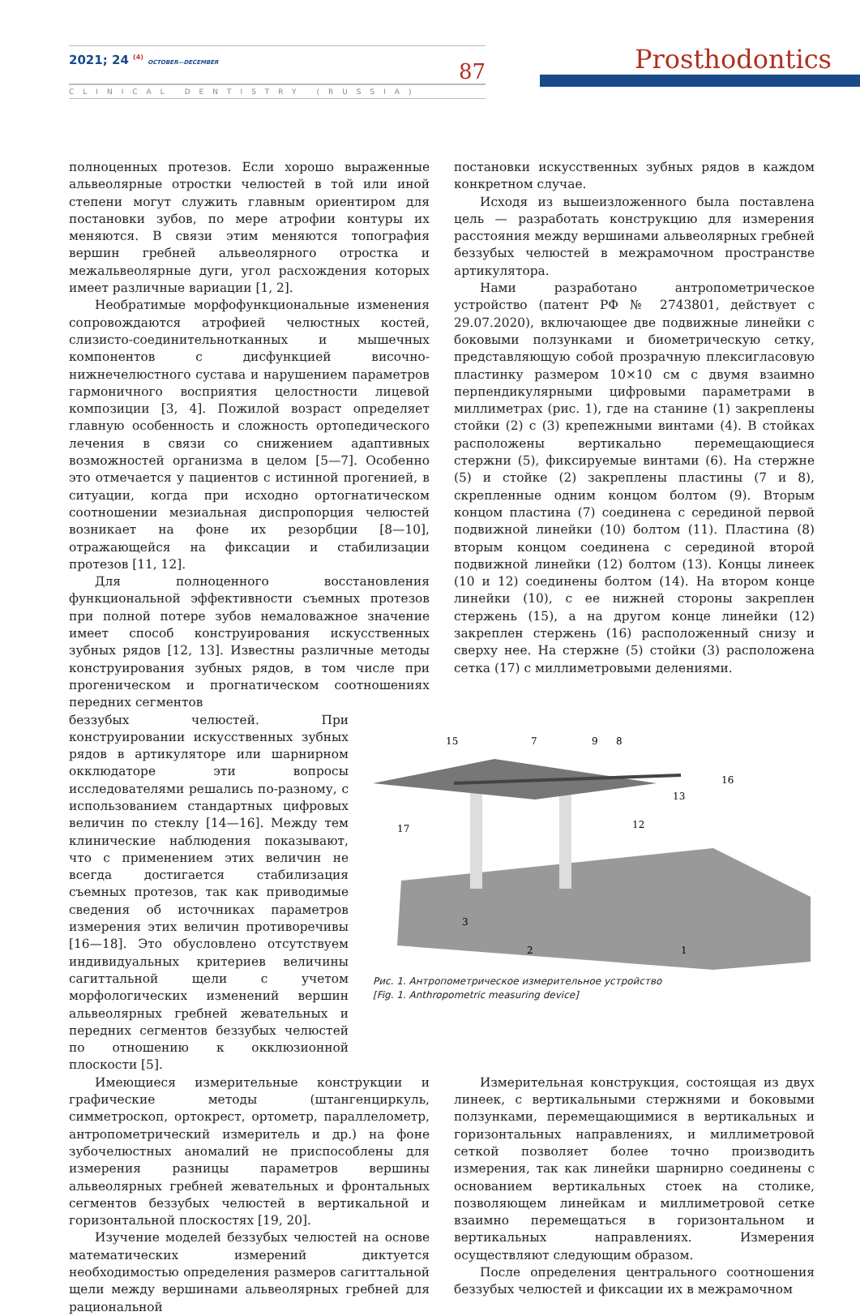2021; 24 <sup>(4)</sup> OCTOBER—DECEMBER
87
CLINICAL DENTISTRY (RUSSIA)
Prosthodontics
полноценных протезов. Если хорошо выраженные альвеолярные отростки челюстей в той или иной степени могут служить главным ориентиром для постановки зубов, по мере атрофии контуры их меняются. В связи этим меняются топография вершин гребней альвеолярного отростка и межальвеолярные дуги, угол расхождения которых имеет различные вариации [1, 2].
Необратимые морфофункциональные изменения сопровождаются атрофией челюстных костей, слизисто-соединительнотканных и мышечных компонентов с дисфункцией височно-нижнечелюстного сустава и нарушением параметров гармоничного восприятия целостности лицевой композиции [3, 4]. Пожилой возраст определяет главную особенность и сложность ортопедического лечения в связи со снижением адаптивных возможностей организма в целом [5—7]. Особенно это отмечается у пациентов с истинной прогенией, в ситуации, когда при исходно ортогнатическом соотношении мезиальная диспропорция челюстей возникает на фоне их резорбции [8—10], отражающейся на фиксации и стабилизации протезов [11, 12].
Для полноценного восстановления функциональной эффективности съемных протезов при полной потере зубов немаловажное значение имеет способ конструирования искусственных зубных рядов [12, 13]. Известны различные методы конструирования зубных рядов, в том числе при прогеническом и прогнатическом соотношениях передних сегментов
постановки искусственных зубных рядов в каждом конкретном случае.
Исходя из вышеизложенного была поставлена цель — разработать конструкцию для измерения расстояния между вершинами альвеолярных гребней беззубых челюстей в межрамочном пространстве артикулятора.
Нами разработано антропометрическое устройство (патент РФ № 2743801, действует с 29.07.2020), включающее две подвижные линейки с боковыми ползунками и биометрическую сетку, представляющую собой прозрачную плексигласовую пластинку размером 10×10 см с двумя взаимно перпендикулярными цифровыми параметрами в миллиметрах (рис. 1), где на станине (1) закреплены стойки (2) с (3) крепежными винтами (4). В стойках расположены вертикально перемещающиеся стержни (5), фиксируемые винтами (6). На стержне (5) и стойке (2) закреплены пластины (7 и 8), скрепленные одним концом болтом (9). Вторым концом пластина (7) соединена с серединой первой подвижной линейки (10) болтом (11). Пластина (8) вторым концом соединена с серединой второй подвижной линейки (12) болтом (13). Концы линеек (10 и 12) соединены болтом (14). На втором конце линейки (10), с ее нижней стороны закреплен стержень (15), а на другом конце линейки (12) закреплен стержень (16) расположенный снизу и сверху нее. На стержне (5) стойки (3) расположена сетка (17) с миллиметровыми делениями.
беззубых челюстей. При конструировании искусственных зубных рядов в артикуляторе или шарнирном окклюдаторе эти вопросы исследователями решались по-разному, с использованием стандартных цифровых величин по стеклу [14—16]. Между тем клинические наблюдения показывают, что с применением этих величин не всегда достигается стабилизация съемных протезов, так как приводимые сведения об источниках параметров измерения этих величин противоречивы [16—18]. Это обусловлено отсутствуем индивидуальных критериев величины сагиттальной щели с учетом морфологических изменений вершин альвеолярных гребней жевательных и передних сегментов беззубых челюстей по отношению к окклюзионной плоскости [5].
15
7
9
8
16
13
17
12
1
2
3
Рис. 1. Антропометрическое измерительное устройство
[Fig. 1. Anthropometric measuring device]
Имеющиеся измерительные конструкции и графические методы (штангенциркуль, симметроскоп, ортокрест, ортометр, параллелометр, антропометрический измеритель и др.) на фоне зубочелюстных аномалий не приспособлены для измерения разницы параметров вершины альвеолярных гребней жевательных и фронтальных сегментов беззубых челюстей в вертикальной и горизонтальной плоскостях [19, 20].
Изучение моделей беззубых челюстей на основе математических измерений диктуется необходимостью определения размеров сагиттальной щели между вершинами альвеолярных гребней для рациональной
Измерительная конструкция, состоящая из двух линеек, с вертикальными стержнями и боковыми ползунками, перемещающимися в вертикальных и горизонтальных направлениях, и миллиметровой сеткой позволяет более точно производить измерения, так как линейки шарнирно соединены с основанием вертикальных стоек на столике, позволяющем линейкам и миллиметровой сетке взаимно перемещаться в горизонтальном и вертикальных направлениях. Измерения осуществляют следующим образом.
После определения центрального соотношения беззубых челюстей и фиксации их в межрамочном